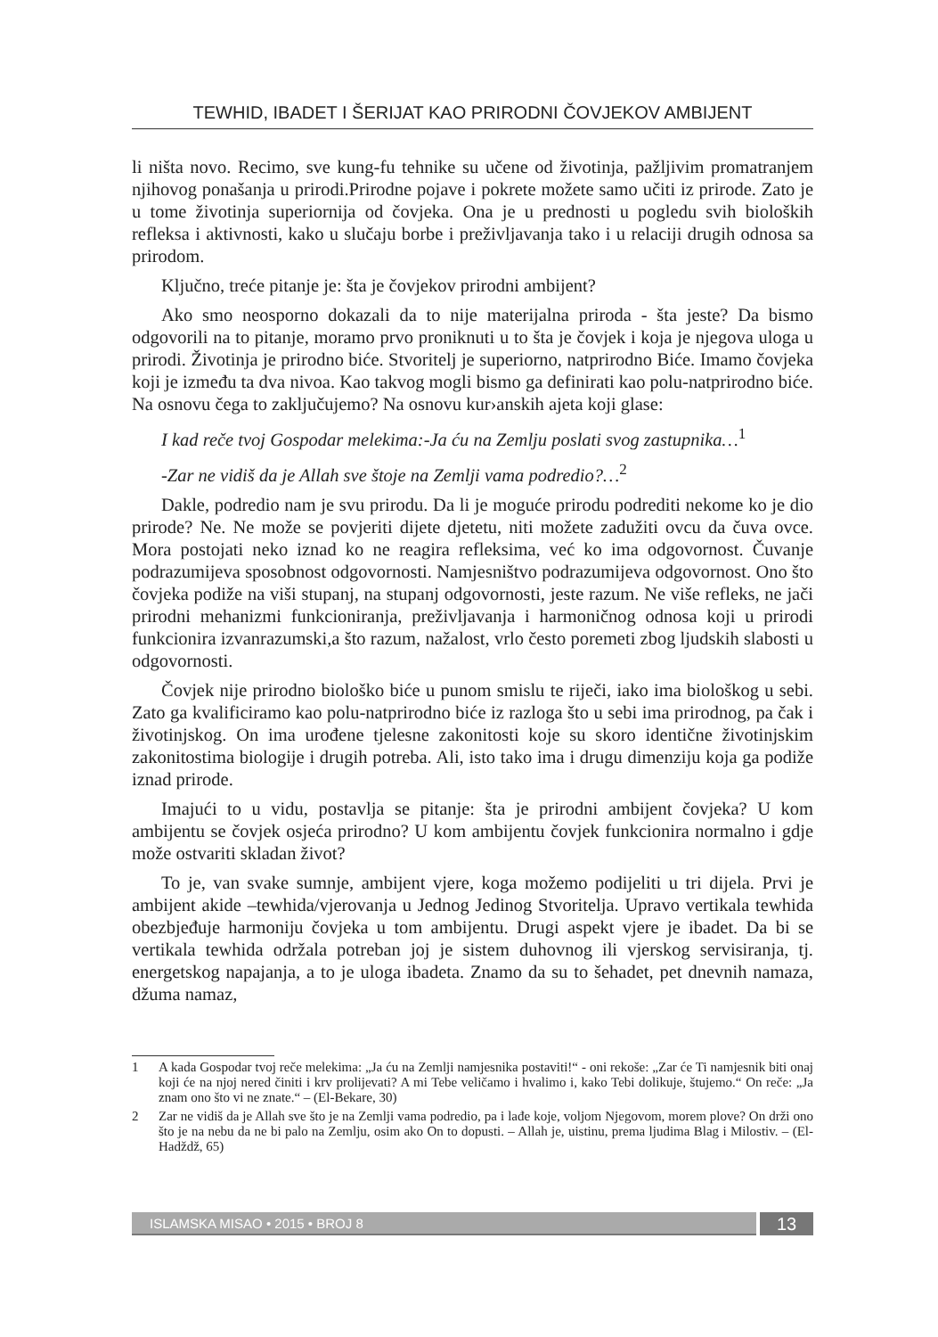TEWHID, IBADET I ŠERIJAT KAO PRIRODNI ČOVJEKOV AMBIJENT
li ništa novo. Recimo, sve kung-fu tehnike su učene od životinja, pažljivim promatranjem njihovog ponašanja u prirodi.Prirodne pojave i pokrete možete samo učiti iz prirode. Zato je u tome životinja superiornija od čovjeka. Ona je u prednosti u pogledu svih bioloških refleksa i aktivnosti, kako u slučaju borbe i preživljavanja tako i u relaciji drugih odnosa sa prirodom.
Ključno, treće pitanje je: šta je čovjekov prirodni ambijent?
Ako smo neosporno dokazali da to nije materijalna priroda - šta jeste? Da bismo odgovorili na to pitanje, moramo prvo proniknuti u to šta je čovjek i koja je njegova uloga u prirodi. Životinja je prirodno biće. Stvoritelj je superiorno, natprirodno Biće. Imamo čovjeka koji je između ta dva nivoa. Kao takvog mogli bismo ga definirati kao polu-natprirodno biće. Na osnovu čega to zaključujemo? Na osnovu kur›anskih ajeta koji glase:
I kad reče tvoj Gospodar melekima:-Ja ću na Zemlju poslati svog zastupnika…<sup>1</sup>
-Zar ne vidiš da je Allah sve štoje na Zemlji vama podredio?…<sup>2</sup>
Dakle, podredio nam je svu prirodu. Da li je moguće prirodu podrediti nekome ko je dio prirode? Ne. Ne može se povjeriti dijete djetetu, niti možete zadužiti ovcu da čuva ovce. Mora postojati neko iznad ko ne reagira refleksima, već ko ima odgovornost. Čuvanje podrazumijeva sposobnost odgovornosti. Namjesništvo podrazumijeva odgovornost. Ono što čovjeka podiže na viši stupanj, na stupanj odgovornosti, jeste razum. Ne više refleks, ne jači prirodni mehanizmi funkcioniranja, preživljavanja i harmoničnog odnosa koji u prirodi funkcionira izvanrazumski,a što razum, nažalost, vrlo često poremeti zbog ljudskih slabosti u odgovornosti.
Čovjek nije prirodno biološko biće u punom smislu te riječi, iako ima biološkog u sebi. Zato ga kvalificiramo kao polu-natprirodno biće iz razloga što u sebi ima prirodnog, pa čak i životinjskog. On ima urođene tjelesne zakonitosti koje su skoro identične životinjskim zakonitostima biologije i drugih potreba. Ali, isto tako ima i drugu dimenziju koja ga podiže iznad prirode.
Imajući to u vidu, postavlja se pitanje: šta je prirodni ambijent čovjeka? U kom ambijentu se čovjek osjeća prirodno? U kom ambijentu čovjek funkcionira normalno i gdje može ostvariti skladan život?
To je, van svake sumnje, ambijent vjere, koga možemo podijeliti u tri dijela. Prvi je ambijent akide –tewhida/vjerovanja u Jednog Jedinog Stvoritelja. Upravo vertikala tewhida obezbjeđuje harmoniju čovjeka u tom ambijentu. Drugi aspekt vjere je ibadet. Da bi se vertikala tewhida održala potreban joj je sistem duhovnog ili vjerskog servisiranja, tj. energetskog napajanja, a to je uloga ibadeta. Znamo da su to šehadet, pet dnevnih namaza, džuma namaz,
1 A kada Gospodar tvoj reče melekima: „Ja ću na Zemlji namjesnika postaviti!“ - oni rekoše: „Zar će Ti namjesnik biti onaj koji će na njoj nered činiti i krv prolijevati? A mi Tebe veličamo i hvalimo i, kako Tebi dolikuje, štujemo.“ On reče: „Ja znam ono što vi ne znate.“ – (El-Bekare, 30)
2 Zar ne vidiš da je Allah sve što je na Zemlji vama podredio, pa i lađe koje, voljom Njegovom, morem plove? On drži ono što je na nebu da ne bi palo na Zemlju, osim ako On to dopusti. – Allah je, uistinu, prema ljudima Blag i Milostiv. – (El-Hadždž, 65)
ISLAMSKA MISAO • 2015 • BROJ 8
13